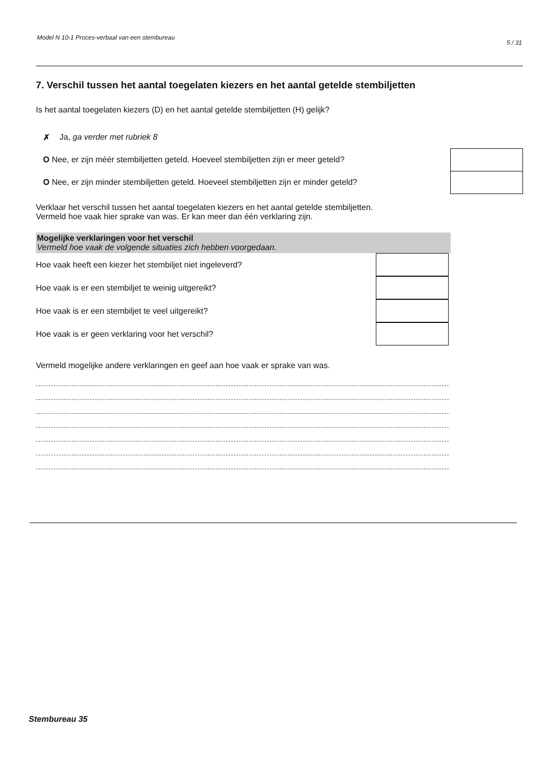Model N 10-1 Proces-verbaal van een stembureau 5 / 31
7. Verschil tussen het aantal toegelaten kiezers en het aantal getelde stembiljetten
Is het aantal toegelaten kiezers (D) en het aantal getelde stembiljetten (H) gelijk?
✗ Ja, ga verder met rubriek 8
O Nee, er zijn méér stembiljetten geteld. Hoeveel stembiljetten zijn er meer geteld?
O Nee, er zijn minder stembiljetten geteld. Hoeveel stembiljetten zijn er minder geteld?
Verklaar het verschil tussen het aantal toegelaten kiezers en het aantal getelde stembiljetten.
Vermeld hoe vaak hier sprake van was. Er kan meer dan één verklaring zijn.
Mogelijke verklaringen voor het verschil
Vermeld hoe vaak de volgende situaties zich hebben voorgedaan.
Hoe vaak heeft een kiezer het stembiljet niet ingeleverd?
Hoe vaak is er een stembiljet te weinig uitgereikt?
Hoe vaak is er een stembiljet te veel uitgereikt?
Hoe vaak is er geen verklaring voor het verschil?
Vermeld mogelijke andere verklaringen en geef aan hoe vaak er sprake van was.
Stembureau 35